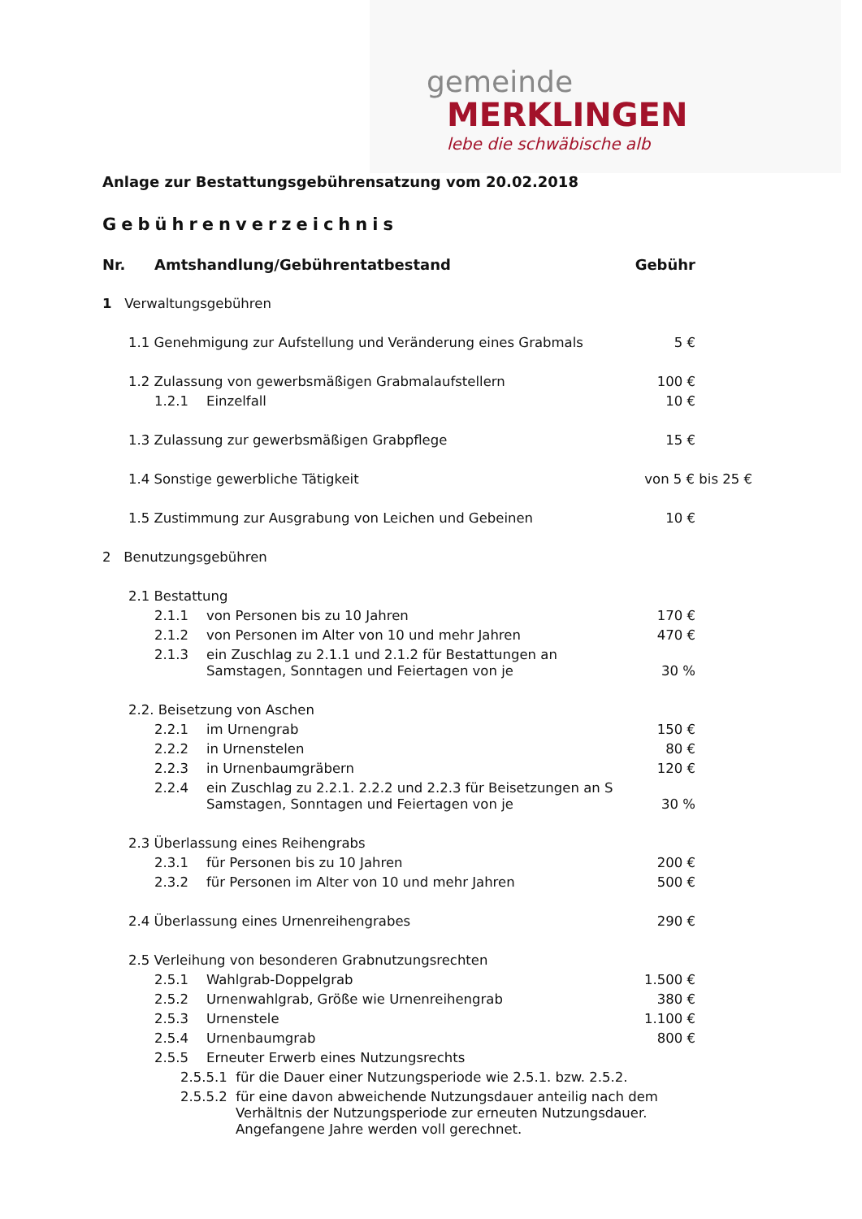gemeinde
MERKLINGEN
lebe die schwäbische alb
Anlage zur Bestattungsgebührensatzung vom 20.02.2018
Gebührenverzeichnis
| Nr. Amtshandlung/Gebührentatbestand | Gebühr |
| --- | --- |
| 1 Verwaltungsgebühren | |
| 1.1 Genehmigung zur Aufstellung und Veränderung eines Grabmals | 5 € |
| 1.2 Zulassung von gewerbsmäßigen Grabmalaufstellern | 100 € |
| 1.2.1 Einzelfall | 10 € |
| 1.3 Zulassung zur gewerbsmäßigen Grabpflege | 15 € |
| 1.4 Sonstige gewerbliche Tätigkeit | von 5 € bis 25 € |
| 1.5 Zustimmung zur Ausgrabung von Leichen und Gebeinen | 10 € |
| 2 Benutzungsgebühren | |
| 2.1 Bestattung | |
| 2.1.1 von Personen bis zu 10 Jahren | 170 € |
| 2.1.2 von Personen im Alter von 10 und mehr Jahren | 470 € |
| 2.1.3 ein Zuschlag zu 2.1.1 und 2.1.2 für Bestattungen an Samstagen, Sonntagen und Feiertagen von je | 30 % |
| 2.2. Beisetzung von Aschen | |
| 2.2.1 im Urnengrab | 150 € |
| 2.2.2 in Urnenstelen | 80 € |
| 2.2.3 in Urnenbaumgräbern | 120 € |
| 2.2.4 ein Zuschlag zu 2.2.1. 2.2.2 und 2.2.3 für Beisetzungen an S Samstagen, Sonntagen und Feiertagen von je | 30 % |
| 2.3 Überlassung eines Reihengrabs | |
| 2.3.1 für Personen bis zu 10 Jahren | 200 € |
| 2.3.2 für Personen im Alter von 10 und mehr Jahren | 500 € |
| 2.4 Überlassung eines Urnenreihengrabes | 290 € |
| 2.5 Verleihung von besonderen Grabnutzungsrechten | |
| 2.5.1 Wahlgrab-Doppelgrab | 1.500 € |
| 2.5.2 Urnenwahlgrab, Größe wie Urnenreihengrab | 380 € |
| 2.5.3 Urnenstele | 1.100 € |
| 2.5.4 Urnenbaumgrab | 800 € |
| 2.5.5 Erneuter Erwerb eines Nutzungsrechts | |
| 2.5.5.1 für die Dauer einer Nutzungsperiode wie 2.5.1. bzw. 2.5.2. | |
| 2.5.5.2 für eine davon abweichende Nutzungsdauer anteilig nach dem Verhältnis der Nutzungsperiode zur erneuten Nutzungsdauer. Angefangene Jahre werden voll gerechnet. | |